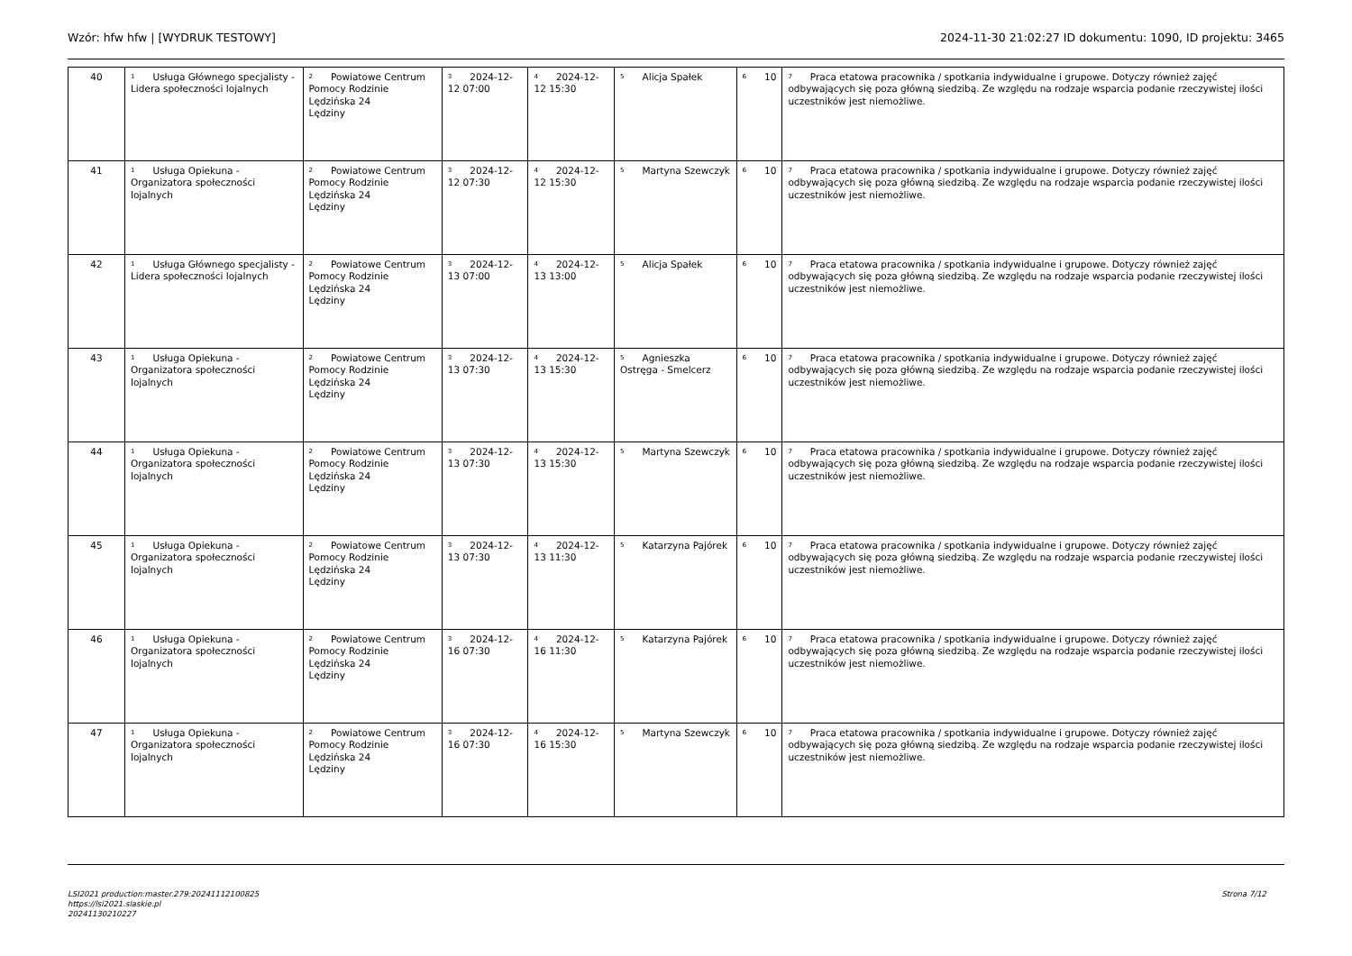Wzór: hfw hfw | [WYDRUK TESTOWY] 2024-11-30 21:02:27 ID dokumentu: 1090, ID projektu: 3465
| 40 | <sup>1</sup> Usługa Głównego specjalisty - Lidera społeczności lojalnych | <sup>2</sup> Powiatowe Centrum Pomocy Rodzinie Lędzińska 24 Lędziny | <sup>3</sup> 2024-12-12 07:00 | <sup>4</sup> 2024-12-12 15:30 | <sup>5</sup> Alicja Spałek | <sup>6</sup> 10 | <sup>7</sup> Praca etatowa pracownika / spotkania indywidualne i grupowe. Dotyczy również zajęć odbywających się poza główną siedzibą. Ze względu na rodzaje wsparcia podanie rzeczywistej ilości uczestników jest niemożliwe. |
| 41 | <sup>1</sup> Usługa Opiekuna - Organizatora społeczności lojalnych | <sup>2</sup> Powiatowe Centrum Pomocy Rodzinie Lędzińska 24 Lędziny | <sup>3</sup> 2024-12-12 07:30 | <sup>4</sup> 2024-12-12 15:30 | <sup>5</sup> Martyna Szewczyk | <sup>6</sup> 10 | <sup>7</sup> Praca etatowa pracownika / spotkania indywidualne i grupowe. Dotyczy również zajęć odbywających się poza główną siedzibą. Ze względu na rodzaje wsparcia podanie rzeczywistej ilości uczestników jest niemożliwe. |
| 42 | <sup>1</sup> Usługa Głównego specjalisty - Lidera społeczności lojalnych | <sup>2</sup> Powiatowe Centrum Pomocy Rodzinie Lędzińska 24 Lędziny | <sup>3</sup> 2024-12-13 07:00 | <sup>4</sup> 2024-12-13 13:00 | <sup>5</sup> Alicja Spałek | <sup>6</sup> 10 | <sup>7</sup> Praca etatowa pracownika / spotkania indywidualne i grupowe. Dotyczy również zajęć odbywających się poza główną siedzibą. Ze względu na rodzaje wsparcia podanie rzeczywistej ilości uczestników jest niemożliwe. |
| 43 | <sup>1</sup> Usługa Opiekuna - Organizatora społeczności lojalnych | <sup>2</sup> Powiatowe Centrum Pomocy Rodzinie Lędzińska 24 Lędziny | <sup>3</sup> 2024-12-13 07:30 | <sup>4</sup> 2024-12-13 15:30 | <sup>5</sup> Agnieszka Ostręga - Smelcerz | <sup>6</sup> 10 | <sup>7</sup> Praca etatowa pracownika / spotkania indywidualne i grupowe. Dotyczy również zajęć odbywających się poza główną siedzibą. Ze względu na rodzaje wsparcia podanie rzeczywistej ilości uczestników jest niemożliwe. |
| 44 | <sup>1</sup> Usługa Opiekuna - Organizatora społeczności lojalnych | <sup>2</sup> Powiatowe Centrum Pomocy Rodzinie Lędzińska 24 Lędziny | <sup>3</sup> 2024-12-13 07:30 | <sup>4</sup> 2024-12-13 15:30 | <sup>5</sup> Martyna Szewczyk | <sup>6</sup> 10 | <sup>7</sup> Praca etatowa pracownika / spotkania indywidualne i grupowe. Dotyczy również zajęć odbywających się poza główną siedzibą. Ze względu na rodzaje wsparcia podanie rzeczywistej ilości uczestników jest niemożliwe. |
| 45 | <sup>1</sup> Usługa Opiekuna - Organizatora społeczności lojalnych | <sup>2</sup> Powiatowe Centrum Pomocy Rodzinie Lędzińska 24 Lędziny | <sup>3</sup> 2024-12-13 07:30 | <sup>4</sup> 2024-12-13 11:30 | <sup>5</sup> Katarzyna Pajórek | <sup>6</sup> 10 | <sup>7</sup> Praca etatowa pracownika / spotkania indywidualne i grupowe. Dotyczy również zajęć odbywających się poza główną siedzibą. Ze względu na rodzaje wsparcia podanie rzeczywistej ilości uczestników jest niemożliwe. |
| 46 | <sup>1</sup> Usługa Opiekuna - Organizatora społeczności lojalnych | <sup>2</sup> Powiatowe Centrum Pomocy Rodzinie Lędzińska 24 Lędziny | <sup>3</sup> 2024-12-16 07:30 | <sup>4</sup> 2024-12-16 11:30 | <sup>5</sup> Katarzyna Pajórek | <sup>6</sup> 10 | <sup>7</sup> Praca etatowa pracownika / spotkania indywidualne i grupowe. Dotyczy również zajęć odbywających się poza główną siedzibą. Ze względu na rodzaje wsparcia podanie rzeczywistej ilości uczestników jest niemożliwe. |
| 47 | <sup>1</sup> Usługa Opiekuna - Organizatora społeczności lojalnych | <sup>2</sup> Powiatowe Centrum Pomocy Rodzinie Lędzińska 24 Lędziny | <sup>3</sup> 2024-12-16 07:30 | <sup>4</sup> 2024-12-16 15:30 | <sup>5</sup> Martyna Szewczyk | <sup>6</sup> 10 | <sup>7</sup> Praca etatowa pracownika / spotkania indywidualne i grupowe. Dotyczy również zajęć odbywających się poza główną siedzibą. Ze względu na rodzaje wsparcia podanie rzeczywistej ilości uczestników jest niemożliwe. |
LSI2021 production:master.279:20241112100825
https://lsi2021.slaskie.pl
20241130210227
Strona 7/12